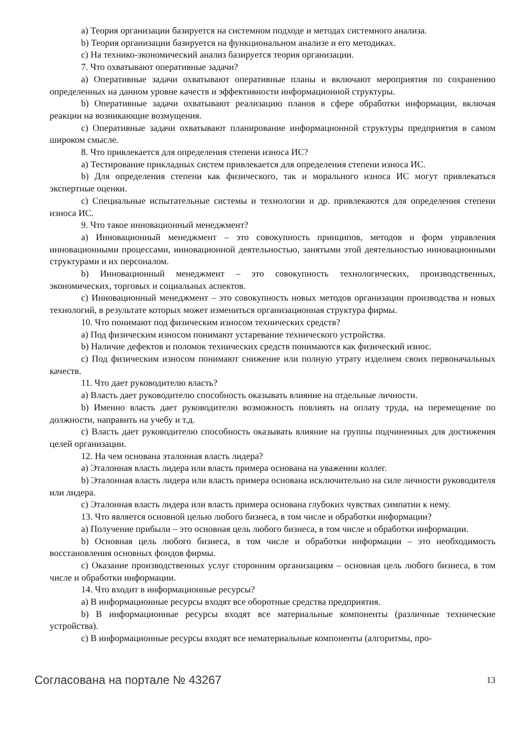a) Теория организации базируется на системном подходе и методах системного анализа.
b) Теория организации базируется на функциональном анализе и его методиках.
c) На технико-экономический анализ базируется теория организации.
7. Что охватывают оперативные задачи?
a) Оперативные задачи охватывают оперативные планы и включают мероприятия по сохранению определенных на данном уровне качеств и эффективности информационной структуры.
b) Оперативные задачи охватывают реализацию планов в сфере обработки информации, включая реакции на возникающие возмущения.
c) Оперативные задачи охватывают планирование информационной структуры предприятия в самом широком смысле.
8. Что привлекается для определения степени износа ИС?
a) Тестирование прикладных систем привлекается для определения степени износа ИС.
b) Для определения степени как физического, так и морального износа ИС могут привлекаться экспертные оценки.
c) Специальные испытательные системы и технологии и др. привлекаются для определения степени износа ИС.
9. Что такое инновационный менеджмент?
a) Инновационный менеджмент – это совокупность принципов, методов и форм управления инновационными процессами, инновационной деятельностью, занятыми этой деятельностью инновационными структурами и их персоналом.
b) Инновационный менеджмент – это совокупность технологических, производственных, экономических, торговых и социальных аспектов.
c) Инновационный менеджмент – это совокупность новых методов организации производства и новых технологий, в результате которых может измениться организационная структура фирмы.
10. Что понимают под физическим износом технических средств?
a) Под физическим износом понимают устаревание технического устройства.
b) Наличие дефектов и поломок технических средств понимаются как физический износ.
c) Под физическим износом понимают снижение или полную утрату изделием своих первоначальных качеств.
11. Что дает руководителю власть?
a) Власть дает руководителю способность оказывать влияние на отдельные личности.
b) Именно власть дает руководителю возможность повлиять на оплату труда, на перемещение по должности, направить на учебу и т.д.
c) Власть дает руководителю способность оказывать влияние на группы подчиненных для достижения целей организации.
12. На чем основана эталонная власть лидера?
a) Эталонная власть лидера или власть примера основана на уважении коллег.
b) Эталонная власть лидера или власть примера основана исключительно на силе личности руководителя или лидера.
c) Эталонная власть лидера или власть примера основана глубоких чувствах симпатии к нему.
13. Что является основной целью любого бизнеса, в том числе и обработки информации?
a) Получение прибыли – это основная цель любого бизнеса, в том числе и обработки информации.
b) Основная цель любого бизнеса, в том числе и обработки информации – это необходимость восстановления основных фондов фирмы.
c) Оказание производственных услуг сторонним организациям – основная цель любого бизнеса, в том числе и обработки информации.
14. Что входит в информационные ресурсы?
a) В информационные ресурсы входят все оборотные средства предприятия.
b) В информационные ресурсы входят все материальные компоненты (различные технические устройства).
c) В информационные ресурсы входят все нематериальные компоненты (алгоритмы, про-
Согласована на портале № 43267 13